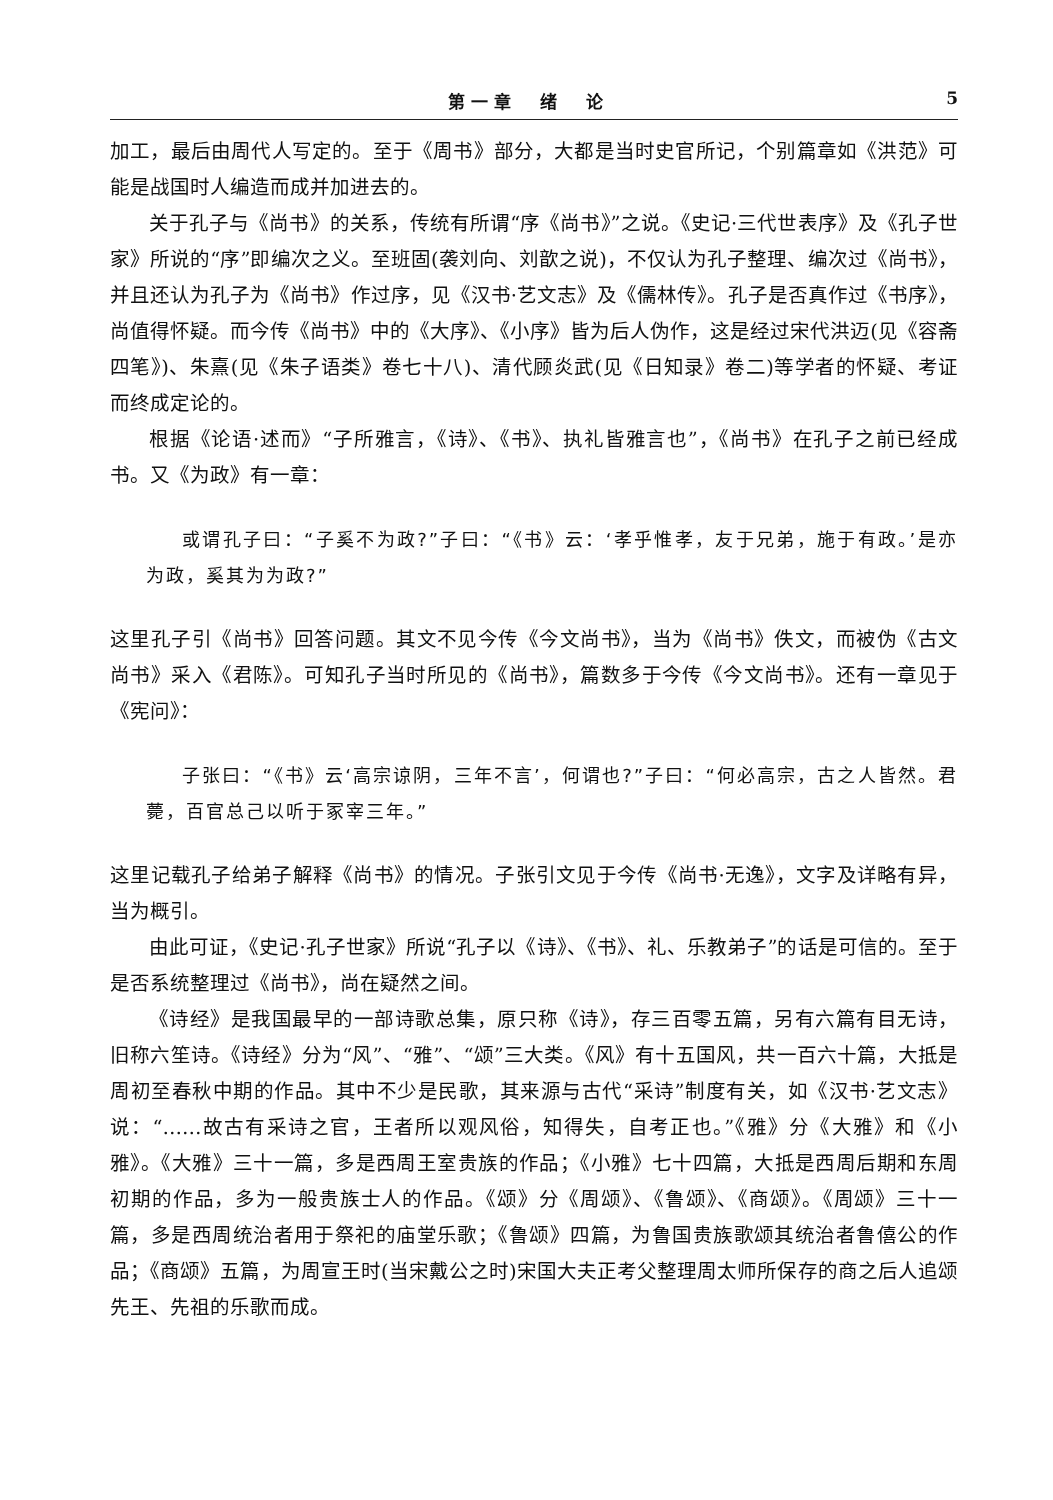第一章　绪　论 5
加工，最后由周代人写定的。至于《周书》部分，大都是当时史官所记，个别篇章如《洪范》可能是战国时人编造而成并加进去的。
关于孔子与《尚书》的关系，传统有所谓“序《尚书》”之说。《史记·三代世表序》及《孔子世家》所说的“序”即编次之义。至班固(袭刘向、刘歆之说)，不仅认为孔子整理、编次过《尚书》，并且还认为孔子为《尚书》作过序，见《汉书·艺文志》及《儒林传》。孔子是否真作过《书序》，尚值得怀疑。而今传《尚书》中的《大序》、《小序》皆为后人伪作，这是经过宋代洪迈(见《容斋四笔》)、朱熹(见《朱子语类》卷七十八)、清代顾炎武(见《日知录》卷二)等学者的怀疑、考证而终成定论的。
根据《论语·述而》“子所雅言，《诗》、《书》、执礼皆雅言也”，《尚书》在孔子之前已经成书。又《为政》有一章：
或谓孔子曰：“子奚不为政?”子曰：“《书》云：‘孝乎惟孝，友于兄弟，施于有政。’是亦为政，奚其为为政?”
这里孔子引《尚书》回答问题。其文不见今传《今文尚书》，当为《尚书》佚文，而被伪《古文尚书》采入《君陈》。可知孔子当时所见的《尚书》，篇数多于今传《今文尚书》。还有一章见于《宪问》：
子张曰：“《书》云‘高宗谅阴，三年不言’，何谓也?”子曰：“何必高宗，古之人皆然。君薨，百官总己以听于冢宰三年。”
这里记载孔子给弟子解释《尚书》的情况。子张引文见于今传《尚书·无逸》，文字及详略有异，当为概引。
由此可证，《史记·孔子世家》所说“孔子以《诗》、《书》、礼、乐教弟子”的话是可信的。至于是否系统整理过《尚书》，尚在疑然之间。
《诗经》是我国最早的一部诗歌总集，原只称《诗》，存三百零五篇，另有六篇有目无诗，旧称六笙诗。《诗经》分为“风”、“雅”、“颂”三大类。《风》有十五国风，共一百六十篇，大抵是周初至春秋中期的作品。其中不少是民歌，其来源与古代“采诗”制度有关，如《汉书·艺文志》说：“……故古有采诗之官，王者所以观风俗，知得失，自考正也。”《雅》分《大雅》和《小雅》。《大雅》三十一篇，多是西周王室贵族的作品；《小雅》七十四篇，大抵是西周后期和东周初期的作品，多为一般贵族士人的作品。《颂》分《周颂》、《鲁颂》、《商颂》。《周颂》三十一篇，多是西周统治者用于祭祀的庙堂乐歌；《鲁颂》四篇，为鲁国贵族歌颂其统治者鲁僖公的作品；《商颂》五篇，为周宣王时(当宋戴公之时)宋国大夫正考父整理周太师所保存的商之后人追颂先王、先祖的乐歌而成。